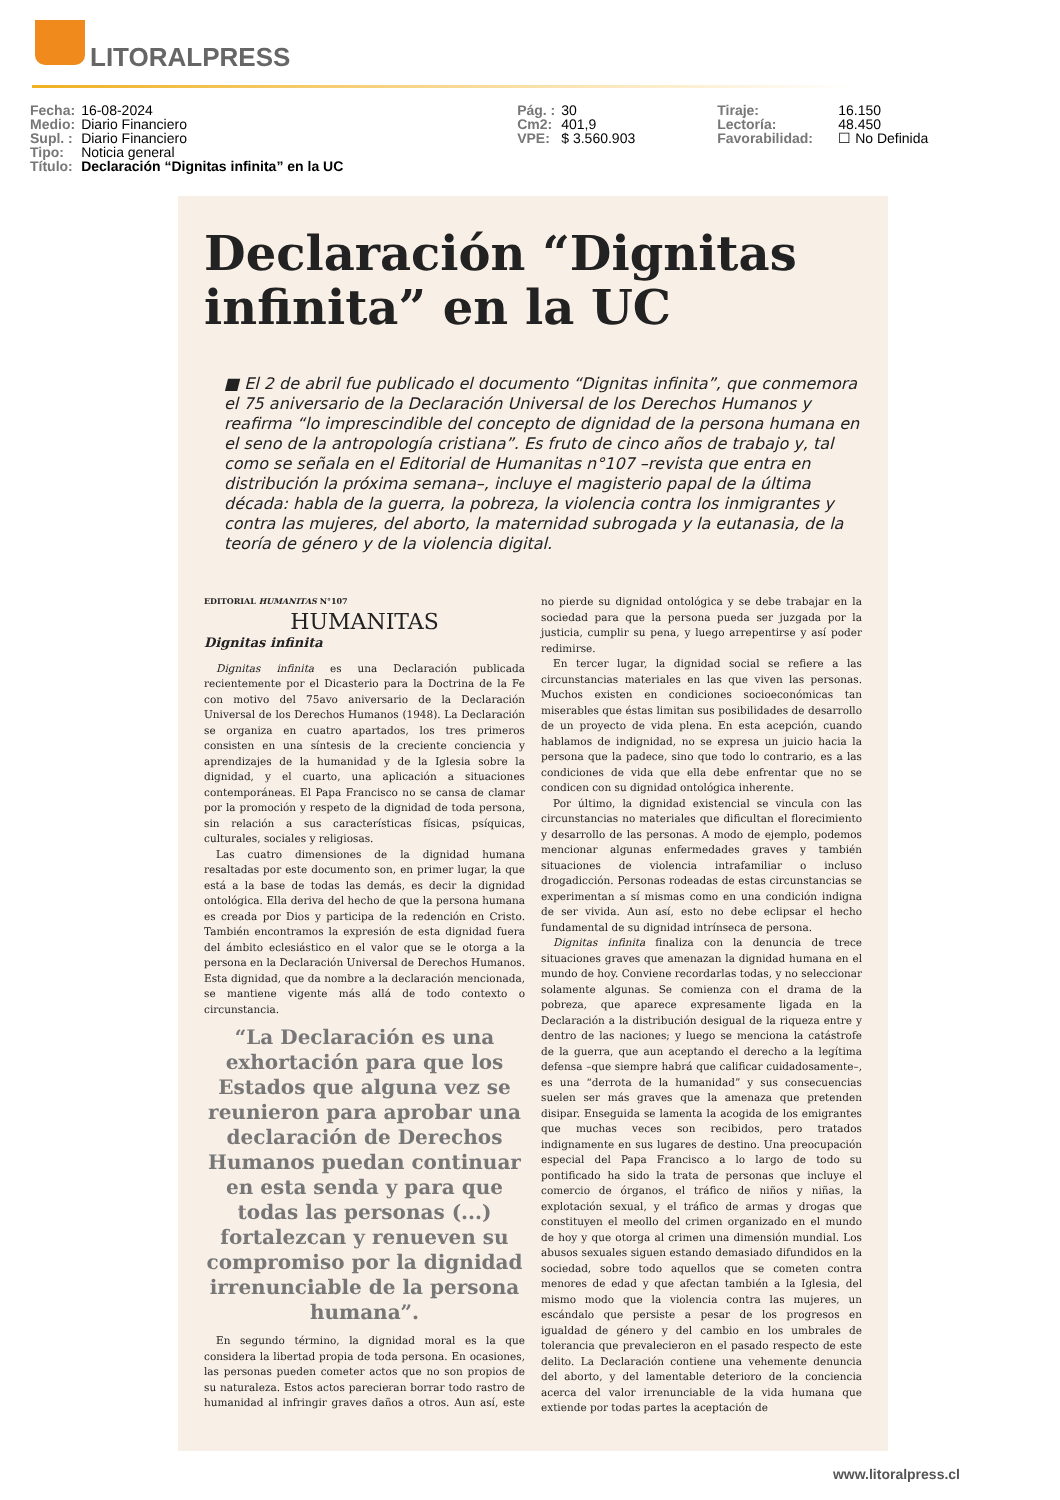LITORALPRESS
| Fecha: | 16-08-2024 | Pág. : | 30 | Tiraje: | 16.150 |
| Medio: | Diario Financiero | Cm2: | 401,9 | Lectoría: | 48.450 |
| Supl. : | Diario Financiero | VPE: | $ 3.560.903 | Favorabilidad: | ☐ No Definida |
| Tipo: | Noticia general | | | | |
| Título: | Declaración “Dignitas infinita” en la UC | | | | |
Declaración “Dignitas infinita” en la UC
■ El 2 de abril fue publicado el documento “Dignitas infinita”, que conmemora el 75 aniversario de la Declaración Universal de los Derechos Humanos y reafirma “lo imprescindible del concepto de dignidad de la persona humana en el seno de la antropología cristiana”. Es fruto de cinco años de trabajo y, tal como se señala en el Editorial de Humanitas n°107 –revista que entra en distribución la próxima semana–, incluye el magisterio papal de la última década: habla de la guerra, la pobreza, la violencia contra los inmigrantes y contra las mujeres, del aborto, la maternidad subrogada y la eutanasia, de la teoría de género y de la violencia digital.
EDITORIAL HUMANITAS N°107
HUMANITAS
Dignitas infinita
Dignitas infinita es una Declaración publicada recientemente por el Dicasterio para la Doctrina de la Fe con motivo del 75avo aniversario de la Declaración Universal de los Derechos Humanos (1948). La Declaración se organiza en cuatro apartados, los tres primeros consisten en una síntesis de la creciente conciencia y aprendizajes de la humanidad y de la Iglesia sobre la dignidad, y el cuarto, una aplicación a situaciones contemporáneas. El Papa Francisco no se cansa de clamar por la promoción y respeto de la dignidad de toda persona, sin relación a sus características físicas, psíquicas, culturales, sociales y religiosas.
Las cuatro dimensiones de la dignidad humana resaltadas por este documento son, en primer lugar, la que está a la base de todas las demás, es decir la dignidad ontológica. Ella deriva del hecho de que la persona humana es creada por Dios y participa de la redención en Cristo. También encontramos la expresión de esta dignidad fuera del ámbito eclesiástico en el valor que se le otorga a la persona en la Declaración Universal de Derechos Humanos. Esta dignidad, que da nombre a la declaración mencionada, se mantiene vigente más allá de todo contexto o circunstancia.
“La Declaración es una exhortación para que los Estados que alguna vez se reunieron para aprobar una declaración de Derechos Humanos puedan continuar en esta senda y para que todas las personas (...) fortalezcan y renueven su compromiso por la dignidad irrenunciable de la persona humana”.
En segundo término, la dignidad moral es la que considera la libertad propia de toda persona. En ocasiones, las personas pueden cometer actos que no son propios de su naturaleza. Estos actos parecieran borrar todo rastro de humanidad al infringir graves daños a otros. Aun así, este no pierde su dignidad ontológica y se debe trabajar en la sociedad para que la persona pueda ser juzgada por la justicia, cumplir su pena, y luego arrepentirse y así poder redimirse.
En tercer lugar, la dignidad social se refiere a las circunstancias materiales en las que viven las personas. Muchos existen en condiciones socioeconómicas tan miserables que éstas limitan sus posibilidades de desarrollo de un proyecto de vida plena. En esta acepción, cuando hablamos de indignidad, no se expresa un juicio hacia la persona que la padece, sino que todo lo contrario, es a las condiciones de vida que ella debe enfrentar que no se condicen con su dignidad ontológica inherente.
Por último, la dignidad existencial se vincula con las circunstancias no materiales que dificultan el florecimiento y desarrollo de las personas. A modo de ejemplo, podemos mencionar algunas enfermedades graves y también situaciones de violencia intrafamiliar o incluso drogadicción. Personas rodeadas de estas circunstancias se experimentan a sí mismas como en una condición indigna de ser vivida. Aun así, esto no debe eclipsar el hecho fundamental de su dignidad intrínseca de persona.
Dignitas infinita finaliza con la denuncia de trece situaciones graves que amenazan la dignidad humana en el mundo de hoy. Conviene recordarlas todas, y no seleccionar solamente algunas. Se comienza con el drama de la pobreza, que aparece expresamente ligada en la Declaración a la distribución desigual de la riqueza entre y dentro de las naciones; y luego se menciona la catástrofe de la guerra, que aun aceptando el derecho a la legítima defensa –que siempre habrá que calificar cuidadosamente–, es una “derrota de la humanidad” y sus consecuencias suelen ser más graves que la amenaza que pretenden disipar. Enseguida se lamenta la acogida de los emigrantes que muchas veces son recibidos, pero tratados indignamente en sus lugares de destino. Una preocupación especial del Papa Francisco a lo largo de todo su pontificado ha sido la trata de personas que incluye el comercio de órganos, el tráfico de niños y niñas, la explotación sexual, y el tráfico de armas y drogas que constituyen el meollo del crimen organizado en el mundo de hoy y que otorga al crimen una dimensión mundial. Los abusos sexuales siguen estando demasiado difundidos en la sociedad, sobre todo aquellos que se cometen contra menores de edad y que afectan también a la Iglesia, del mismo modo que la violencia contra las mujeres, un escándalo que persiste a pesar de los progresos en igualdad de género y del cambio en los umbrales de tolerancia que prevalecieron en el pasado respecto de este delito. La Declaración contiene una vehemente denuncia del aborto, y del lamentable deterioro de la conciencia acerca del valor irrenunciable de la vida humana que extiende por todas partes la aceptación de
www.litoralpress.cl